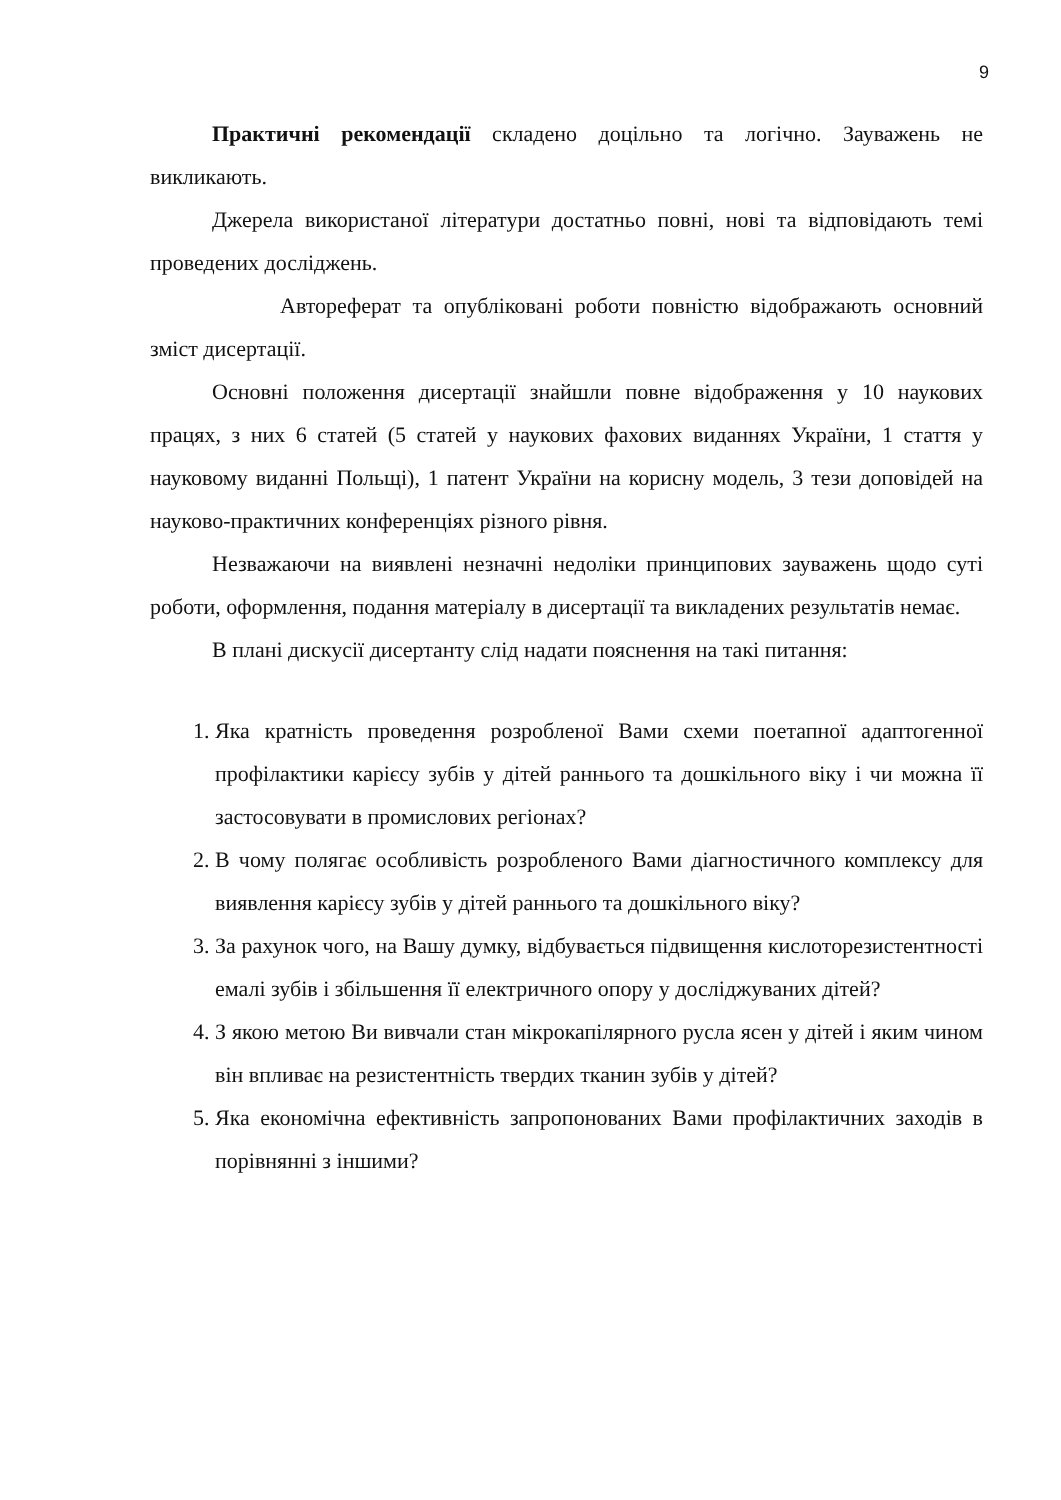9
Практичні рекомендації складено доцільно та логічно. Зауважень не викликають.
Джерела використаної літератури достатньо повні, нові та відповідають темі проведених досліджень.
Автореферат та опубліковані роботи повністю відображають основний зміст дисертації.
Основні положення дисертації знайшли повне відображення у 10 наукових працях, з них 6 статей (5 статей у наукових фахових виданнях України, 1 стаття у науковому виданні Польщі), 1 патент України на корисну модель, 3 тези доповідей на науково-практичних конференціях різного рівня.
Незважаючи на виявлені незначні недоліки принципових зауважень щодо суті роботи, оформлення, подання матеріалу в дисертації та викладених результатів немає.
В плані дискусії дисертанту слід надати пояснення на такі питання:
1. Яка кратність проведення розробленої Вами схеми поетапної адаптогенної профілактики карієсу зубів у дітей раннього та дошкільного віку і чи можна її застосовувати в промислових регіонах?
2. В чому полягає особливість розробленого Вами діагностичного комплексу для виявлення карієсу зубів у дітей раннього та дошкільного віку?
3. За рахунок чого, на Вашу думку, відбувається підвищення кислоторезистентності емалі зубів і збільшення її електричного опору у досліджуваних дітей?
4. З якою метою Ви вивчали стан мікрокапілярного русла ясен у дітей і яким чином він впливає на резистентність твердих тканин зубів у дітей?
5. Яка економічна ефективність запропонованих Вами профілактичних заходів в порівнянні з іншими?